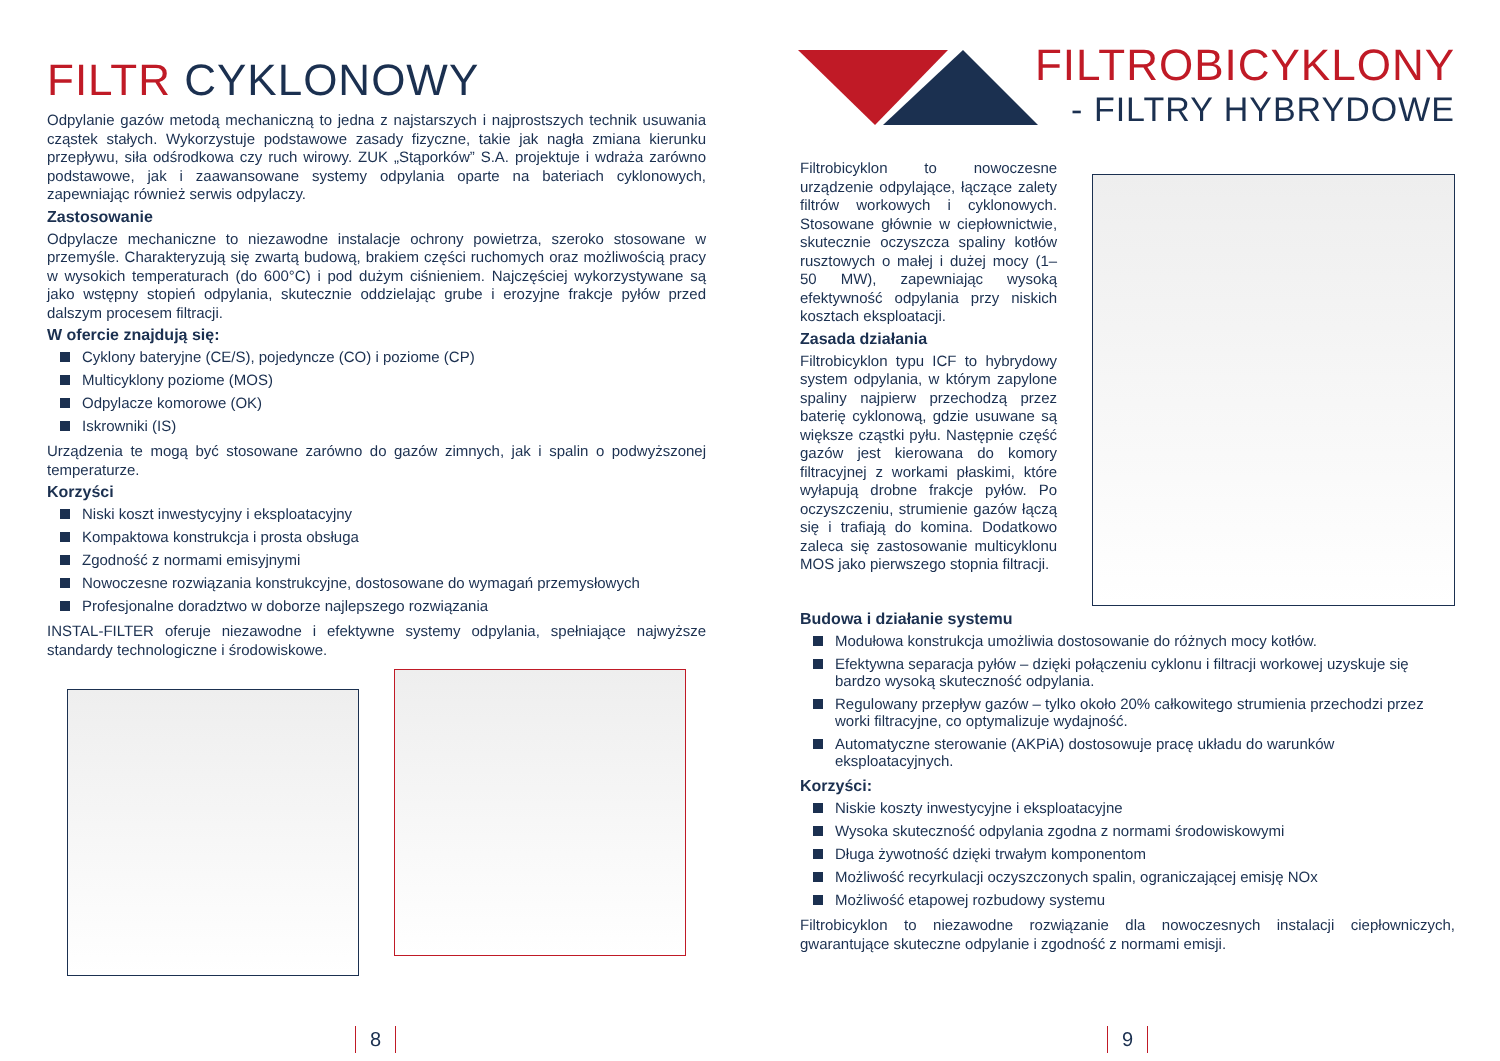FILTR CYKLONOWY
Odpylanie gazów metodą mechaniczną to jedna z najstarszych i najprostszych technik usuwania cząstek stałych. Wykorzystuje podstawowe zasady fizyczne, takie jak nagła zmiana kierunku przepływu, siła odśrodkowa czy ruch wirowy. ZUK „Stąporków” S.A. projektuje i wdraża zarówno podstawowe, jak i zaawansowane systemy odpylania oparte na bateriach cyklonowych, zapewniając również serwis odpylaczy.
Zastosowanie
Odpylacze mechaniczne to niezawodne instalacje ochrony powietrza, szeroko stosowane w przemyśle. Charakteryzują się zwartą budową, brakiem części ruchomych oraz możliwością pracy w wysokich temperaturach (do 600°C) i pod dużym ciśnieniem. Najczęściej wykorzystywane są jako wstępny stopień odpylania, skutecznie oddzielając grube i erozyjne frakcje pyłów przed dalszym procesem filtracji.
W ofercie znajdują się:
Cyklony bateryjne (CE/S), pojedyncze (CO) i poziome (CP)
Multicyklony poziome (MOS)
Odpylacze komorowe (OK)
Iskrowniki (IS)
Urządzenia te mogą być stosowane zarówno do gazów zimnych, jak i spalin o podwyższonej temperaturze.
Korzyści
Niski koszt inwestycyjny i eksploatacyjny
Kompaktowa konstrukcja i prosta obsługa
Zgodność z normami emisyjnymi
Nowoczesne rozwiązania konstrukcyjne, dostosowane do wymagań przemysłowych
Profesjonalne doradztwo w doborze najlepszego rozwiązania
INSTAL-FILTER oferuje niezawodne i efektywne systemy odpylania, spełniające najwyższe standardy technologiczne i środowiskowe.
8
FILTROBICYKLONY
- FILTRY HYBRYDOWE
Filtrobicyklon to nowoczesne urządzenie odpylające, łączące zalety filtrów workowych i cyklonowych. Stosowane głównie w ciepłownictwie, skutecznie oczyszcza spaliny kotłów rusztowych o małej i dużej mocy (1–50 MW), zapewniając wysoką efektywność odpylania przy niskich kosztach eksploatacji.
Zasada działania
Filtrobicyklon typu ICF to hybrydowy system odpylania, w którym zapylone spaliny najpierw przechodzą przez baterię cyklonową, gdzie usuwane są większe cząstki pyłu. Następnie część gazów jest kierowana do komory filtracyjnej z workami płaskimi, które wyłapują drobne frakcje pyłów. Po oczyszczeniu, strumienie gazów łączą się i trafiają do komina. Dodatkowo zaleca się zastosowanie multicyklonu MOS jako pierwszego stopnia filtracji.
Budowa i działanie systemu
Modułowa konstrukcja umożliwia dostosowanie do różnych mocy kotłów.
Efektywna separacja pyłów – dzięki połączeniu cyklonu i filtracji workowej uzyskuje się bardzo wysoką skuteczność odpylania.
Regulowany przepływ gazów – tylko około 20% całkowitego strumienia przechodzi przez worki filtracyjne, co optymalizuje wydajność.
Automatyczne sterowanie (AKPiA) dostosowuje pracę układu do warunków eksploatacyjnych.
Korzyści:
Niskie koszty inwestycyjne i eksploatacyjne
Wysoka skuteczność odpylania zgodna z normami środowiskowymi
Długa żywotność dzięki trwałym komponentom
Możliwość recyrkulacji oczyszczonych spalin, ograniczającej emisję NOx
Możliwość etapowej rozbudowy systemu
Filtrobicyklon to niezawodne rozwiązanie dla nowoczesnych instalacji ciepłowniczych, gwarantujące skuteczne odpylanie i zgodność z normami emisji.
9